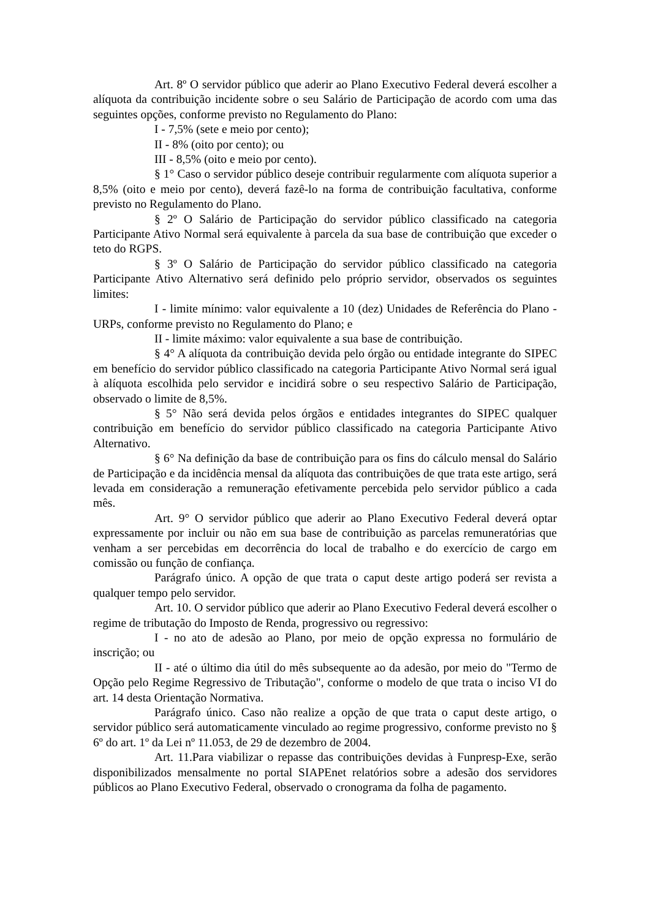Art. 8º O servidor público que aderir ao Plano Executivo Federal deverá escolher a alíquota da contribuição incidente sobre o seu Salário de Participação de acordo com uma das seguintes opções, conforme previsto no Regulamento do Plano:
I - 7,5% (sete e meio por cento);
II - 8% (oito por cento); ou
III - 8,5% (oito e meio por cento).
§ 1° Caso o servidor público deseje contribuir regularmente com alíquota superior a 8,5% (oito e meio por cento), deverá fazê-lo na forma de contribuição facultativa, conforme previsto no Regulamento do Plano.
§ 2º O Salário de Participação do servidor público classificado na categoria Participante Ativo Normal será equivalente à parcela da sua base de contribuição que exceder o teto do RGPS.
§ 3º O Salário de Participação do servidor público classificado na categoria Participante Ativo Alternativo será definido pelo próprio servidor, observados os seguintes limites:
I - limite mínimo: valor equivalente a 10 (dez) Unidades de Referência do Plano - URPs, conforme previsto no Regulamento do Plano; e
II - limite máximo: valor equivalente a sua base de contribuição.
§ 4° A alíquota da contribuição devida pelo órgão ou entidade integrante do SIPEC em benefício do servidor público classificado na categoria Participante Ativo Normal será igual à alíquota escolhida pelo servidor e incidirá sobre o seu respectivo Salário de Participação, observado o limite de 8,5%.
§ 5° Não será devida pelos órgãos e entidades integrantes do SIPEC qualquer contribuição em benefício do servidor público classificado na categoria Participante Ativo Alternativo.
§ 6° Na definição da base de contribuição para os fins do cálculo mensal do Salário de Participação e da incidência mensal da alíquota das contribuições de que trata este artigo, será levada em consideração a remuneração efetivamente percebida pelo servidor público a cada mês.
Art. 9° O servidor público que aderir ao Plano Executivo Federal deverá optar expressamente por incluir ou não em sua base de contribuição as parcelas remuneratórias que venham a ser percebidas em decorrência do local de trabalho e do exercício de cargo em comissão ou função de confiança.
Parágrafo único. A opção de que trata o caput deste artigo poderá ser revista a qualquer tempo pelo servidor.
Art. 10. O servidor público que aderir ao Plano Executivo Federal deverá escolher o regime de tributação do Imposto de Renda, progressivo ou regressivo:
I - no ato de adesão ao Plano, por meio de opção expressa no formulário de inscrição; ou
II - até o último dia útil do mês subsequente ao da adesão, por meio do "Termo de Opção pelo Regime Regressivo de Tributação", conforme o modelo de que trata o inciso VI do art. 14 desta Orientação Normativa.
Parágrafo único. Caso não realize a opção de que trata o caput deste artigo, o servidor público será automaticamente vinculado ao regime progressivo, conforme previsto no § 6º do art. 1º da Lei nº 11.053, de 29 de dezembro de 2004.
Art. 11.Para viabilizar o repasse das contribuições devidas à Funpresp-Exe, serão disponibilizados mensalmente no portal SIAPEnet relatórios sobre a adesão dos servidores públicos ao Plano Executivo Federal, observado o cronograma da folha de pagamento.